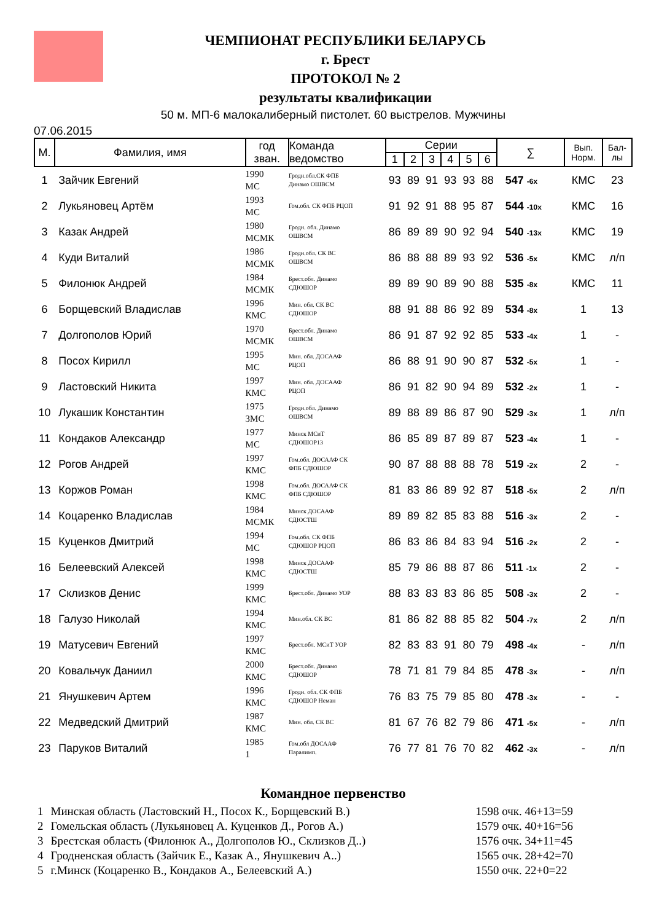ЧЕМПИОНАТ РЕСПУБЛИКИ БЕЛАРУСЬ
г. Брест
ПРОТОКОЛ № 2
результаты квалификации
50 м. МП-6 малокалиберный пистолет. 60 выстрелов. Мужчины
07.06.2015
| М. | Фамилия, имя | год зван. | Команда ведомство | Серии | | | | | | ∑ | Вып. Норм. | Бал- лы |
| --- | --- | --- | --- | --- | --- | --- | --- | --- | --- | --- | --- | --- |
| | | | | 1 | 2 | 3 | 4 | 5 | 6 | | | |
| 1 | Зайчик Евгений | 1990 МС | Гродн.обл.СК ФПБ Динамо ОШВСМ | 93 | 89 | 91 | 93 | 93 | 88 | 547 -6x | КМС | 23 |
| 2 | Лукьяновец Артём | 1993 МС | Гом.обл. СК ФПБ РЦОП | 91 | 92 | 91 | 88 | 95 | 87 | 544 -10x | КМС | 16 |
| 3 | Казак Андрей | 1980 МСМК | Гродн. обл. Динамо ОШВСМ | 86 | 89 | 89 | 90 | 92 | 94 | 540 -13x | КМС | 19 |
| 4 | Куди Виталий | 1986 МСМК | Гродн.обл. СК ВС ОШВСМ | 86 | 88 | 88 | 89 | 93 | 92 | 536 -5x | КМС | л/п |
| 5 | Филонюк Андрей | 1984 МСМК | Брест.обл. Динамо СДЮШОР | 89 | 89 | 90 | 89 | 90 | 88 | 535 -8x | КМС | 11 |
| 6 | Борщевский Владислав | 1996 КМС | Мин. обл. СК ВС СДЮШОР | 88 | 91 | 88 | 86 | 92 | 89 | 534 -8x | 1 | 13 |
| 7 | Долгополов Юрий | 1970 МСМК | Брест.обл. Динамо ОШВСМ | 86 | 91 | 87 | 92 | 92 | 85 | 533 -4x | 1 | - |
| 8 | Посох Кирилл | 1995 МС | Мин. обл. ДОСААФ РЦОП | 86 | 88 | 91 | 90 | 90 | 87 | 532 -5x | 1 | - |
| 9 | Ластовский Никита | 1997 КМС | Мин. обл. ДОСААФ РЦОП | 86 | 91 | 82 | 90 | 94 | 89 | 532 -2x | 1 | - |
| 10 | Лукашик Константин | 1975 ЗМС | Гродн.обл. Динамо ОШВСМ | 89 | 88 | 89 | 86 | 87 | 90 | 529 -3x | 1 | л/п |
| 11 | Кондаков Александр | 1977 МС | Минск МСиТ СДЮШОР13 | 86 | 85 | 89 | 87 | 89 | 87 | 523 -4x | 1 | - |
| 12 | Рогов Андрей | 1997 КМС | Гом.обл. ДОСААФ СК ФПБ СДЮШОР | 90 | 87 | 88 | 88 | 88 | 78 | 519 -2x | 2 | - |
| 13 | Коржов Роман | 1998 КМС | Гом.обл. ДОСААФ СК ФПБ СДЮШОР | 81 | 83 | 86 | 89 | 92 | 87 | 518 -5x | 2 | л/п |
| 14 | Коцаренко Владислав | 1984 МСМК | Минск ДОСААФ СДЮСТШ | 89 | 89 | 82 | 85 | 83 | 88 | 516 -3x | 2 | - |
| 15 | Куценков Дмитрий | 1994 МС | Гом.обл. СК ФПБ СДЮШОР РЦОП | 86 | 83 | 86 | 84 | 83 | 94 | 516 -2x | 2 | - |
| 16 | Белеевский Алексей | 1998 КМС | Минск ДОСААФ СДЮСТШ | 85 | 79 | 86 | 88 | 87 | 86 | 511 -1x | 2 | - |
| 17 | Склизков Денис | 1999 КМС | Брест.обл. Динамо УОР | 88 | 83 | 83 | 83 | 86 | 85 | 508 -3x | 2 | - |
| 18 | Галузо Николай | 1994 КМС | Мин.обл. СК ВС | 81 | 86 | 82 | 88 | 85 | 82 | 504 -7x | 2 | л/п |
| 19 | Матусевич Евгений | 1997 КМС | Брест.обл. МСиТ УОР | 82 | 83 | 83 | 91 | 80 | 79 | 498 -4x | - | л/п |
| 20 | Ковальчук Даниил | 2000 КМС | Брест.обл. Динамо СДЮШОР | 78 | 71 | 81 | 79 | 84 | 85 | 478 -3x | - | л/п |
| 21 | Янушкевич Артем | 1996 КМС | Гродн. обл. СК ФПБ СДЮШОР Неман | 76 | 83 | 75 | 79 | 85 | 80 | 478 -3x | - | - |
| 22 | Медведский Дмитрий | 1987 КМС | Мин. обл. СК ВС | 81 | 67 | 76 | 82 | 79 | 86 | 471 -5x | - | л/п |
| 23 | Паруков Виталий | 1985 1 | Гом.обл ДОСААФ Паралимп. | 76 | 77 | 81 | 76 | 70 | 82 | 462 -3x | - | л/п |
Командное первенство
| 1 | Минская область (Ластовский Н., Посох К., Борщевский В.) | 1598 очк. 46+13=59 |
| 2 | Гомельская область (Лукьяновец А. Куценков Д., Рогов А.) | 1579 очк. 40+16=56 |
| 3 | Брестская область (Филонюк А., Долгополов Ю., Склизков Д..) | 1576 очк. 34+11=45 |
| 4 | Гродненская область (Зайчик Е., Казак А., Янушкевич А..) | 1565 очк. 28+42=70 |
| 5 | г.Минск (Коцаренко В., Кондаков А., Белеевский А.) | 1550 очк. 22+0=22 |